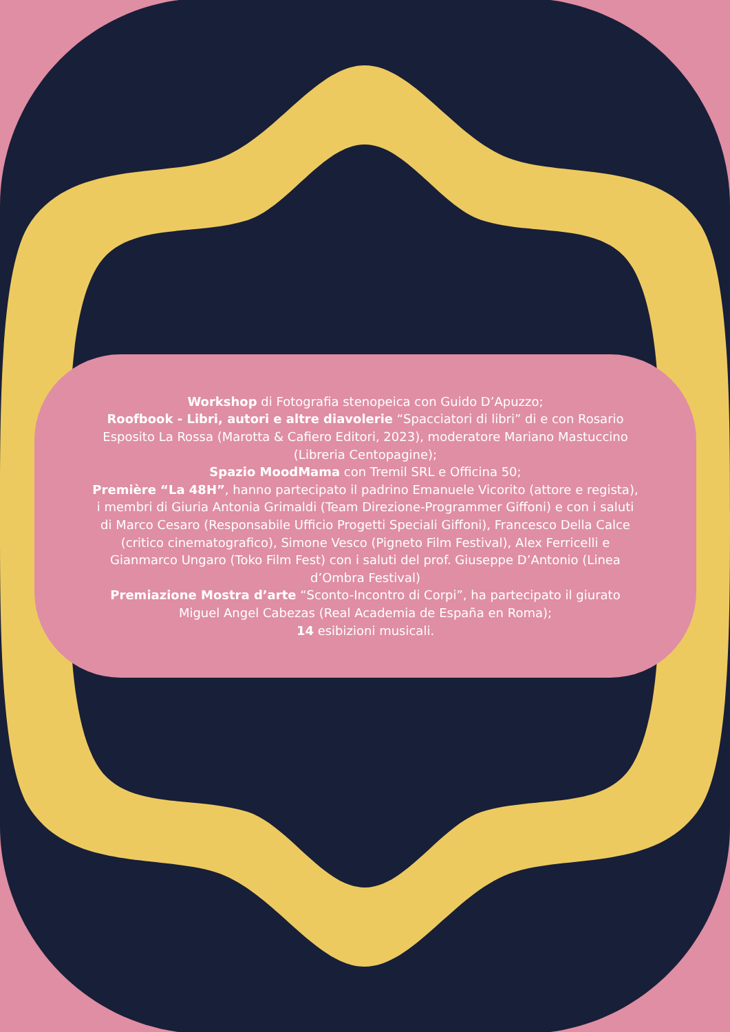Workshop di Fotografia stenopeica con Guido D’Apuzzo;
Roofbook - Libri, autori e altre diavolerie “Spacciatori di libri” di e con Rosario Esposito La Rossa (Marotta & Cafiero Editori, 2023), moderatore Mariano Mastuccino (Libreria Centopagine);
Spazio MoodMama con Tremil SRL e Officina 50;
Première “La 48H”, hanno partecipato il padrino Emanuele Vicorito (attore e regista), i membri di Giuria Antonia Grimaldi (Team Direzione-Programmer Giffoni) e con i saluti di Marco Cesaro (Responsabile Ufficio Progetti Speciali Giffoni), Francesco Della Calce (critico cinematografico), Simone Vesco (Pigneto Film Festival), Alex Ferricelli e Gianmarco Ungaro (Toko Film Fest) con i saluti del prof. Giuseppe D’Antonio (Linea d’Ombra Festival)
Premiazione Mostra d’arte “Sconto-Incontro di Corpi”, ha partecipato il giurato Miguel Angel Cabezas (Real Academia de España en Roma);
14 esibizioni musicali.